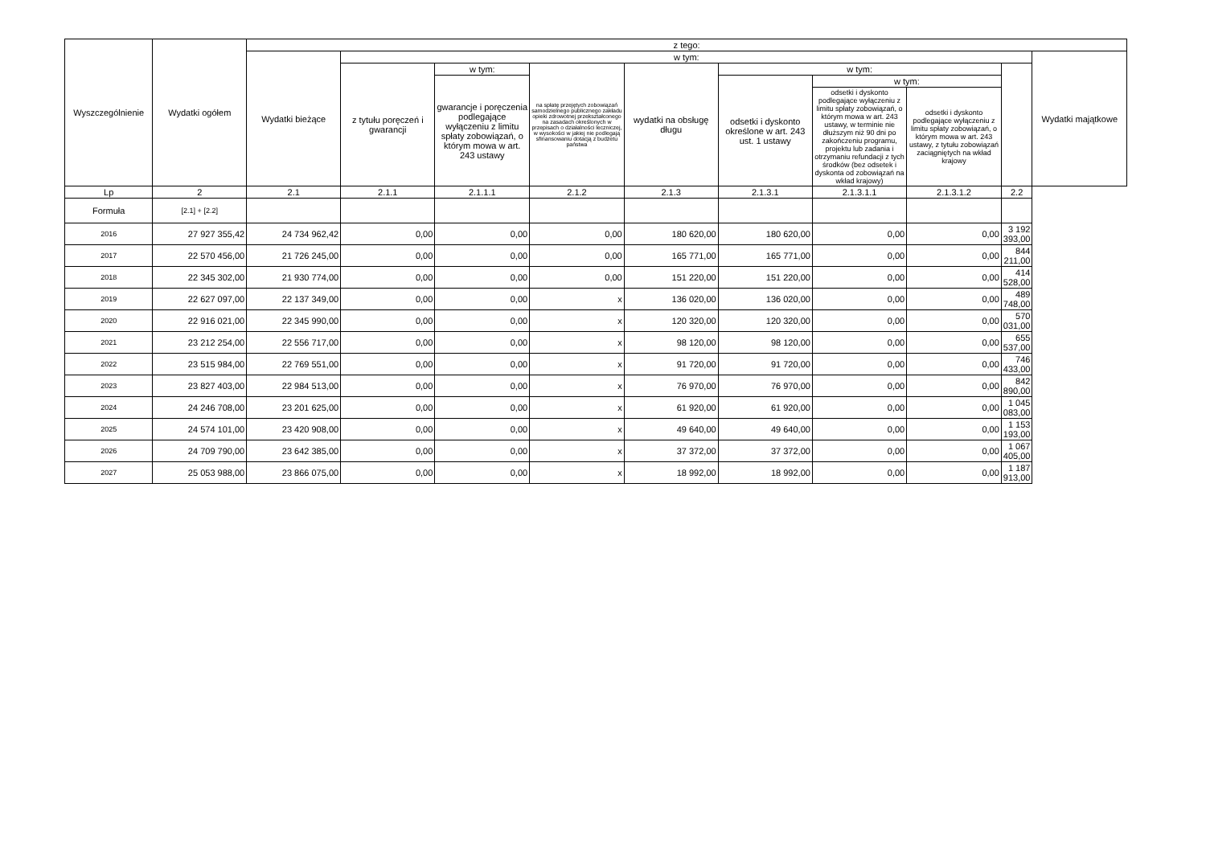| Wyszczególnienie | Wydatki ogółem | z tego: | | | | | | | | | |
| --- | --- | --- | --- | --- | --- | --- | --- | --- | --- | --- | --- |
| | | Wydatki bieżące | w tym: | | | | | | | | Wydatki majątkowe |
| | | | z tytułu poręczeń i gwarancji | w tym: | na spłatę przejętych zobowiązań samodzielnego publicznego zakładu opieki zdrowotnej przekształconego na zasadach określonych w przepisach o działalności leczniczej, w wysokości w jakiej nie podlegają sfinansowaniu dotacją z budżetu państwa | wydatki na obsługę długu | w tym: | | | | |
| | | | | gwarancje i poręczenia podlegające wyłączeniu z limitu spłaty zobowiązań, o którym mowa w art. 243 ustawy | | | odsetki i dyskonto określone w art. 243 ust. 1 ustawy | w tym: | | | |
| | | | | | | | | odsetki i dyskonto podlegające wyłączeniu z limitu spłaty zobowiązań, o którym mowa w art. 243 ustawy, w terminie nie dłuższym niż 90 dni po zakończeniu programu, projektu lub zadania i otrzymaniu refundacji z tych środków (bez odsetek i dyskonta od zobowiązań na wkład krajowy) | odsetki i dyskonto podlegające wyłączeniu z limitu spłaty zobowiązań, o którym mowa w art. 243 ustawy, z tytułu zobowiązań zaciągniętych na wkład krajowy | | |
| Lp | 2 | 2.1 | 2.1.1 | 2.1.1.1 | 2.1.2 | 2.1.3 | 2.1.3.1 | 2.1.3.1.1 | 2.1.3.1.2 | 2.2 | |
| Formuła | [2.1] + [2.2] | | | | | | | | | | |
| 2016 | 27 927 355,42 | 24 734 962,42 | 0,00 | 0,00 | 0,00 | 180 620,00 | 180 620,00 | 0,00 | 0,00 | 3 192 393,00 | |
| 2017 | 22 570 456,00 | 21 726 245,00 | 0,00 | 0,00 | 0,00 | 165 771,00 | 165 771,00 | 0,00 | 0,00 | 844 211,00 | |
| 2018 | 22 345 302,00 | 21 930 774,00 | 0,00 | 0,00 | 0,00 | 151 220,00 | 151 220,00 | 0,00 | 0,00 | 414 528,00 | |
| 2019 | 22 627 097,00 | 22 137 349,00 | 0,00 | 0,00 | x | 136 020,00 | 136 020,00 | 0,00 | 0,00 | 489 748,00 | |
| 2020 | 22 916 021,00 | 22 345 990,00 | 0,00 | 0,00 | x | 120 320,00 | 120 320,00 | 0,00 | 0,00 | 570 031,00 | |
| 2021 | 23 212 254,00 | 22 556 717,00 | 0,00 | 0,00 | x | 98 120,00 | 98 120,00 | 0,00 | 0,00 | 655 537,00 | |
| 2022 | 23 515 984,00 | 22 769 551,00 | 0,00 | 0,00 | x | 91 720,00 | 91 720,00 | 0,00 | 0,00 | 746 433,00 | |
| 2023 | 23 827 403,00 | 22 984 513,00 | 0,00 | 0,00 | x | 76 970,00 | 76 970,00 | 0,00 | 0,00 | 842 890,00 | |
| 2024 | 24 246 708,00 | 23 201 625,00 | 0,00 | 0,00 | x | 61 920,00 | 61 920,00 | 0,00 | 0,00 | 1 045 083,00 | |
| 2025 | 24 574 101,00 | 23 420 908,00 | 0,00 | 0,00 | x | 49 640,00 | 49 640,00 | 0,00 | 0,00 | 1 153 193,00 | |
| 2026 | 24 709 790,00 | 23 642 385,00 | 0,00 | 0,00 | x | 37 372,00 | 37 372,00 | 0,00 | 0,00 | 1 067 405,00 | |
| 2027 | 25 053 988,00 | 23 866 075,00 | 0,00 | 0,00 | x | 18 992,00 | 18 992,00 | 0,00 | 0,00 | 1 187 913,00 | |